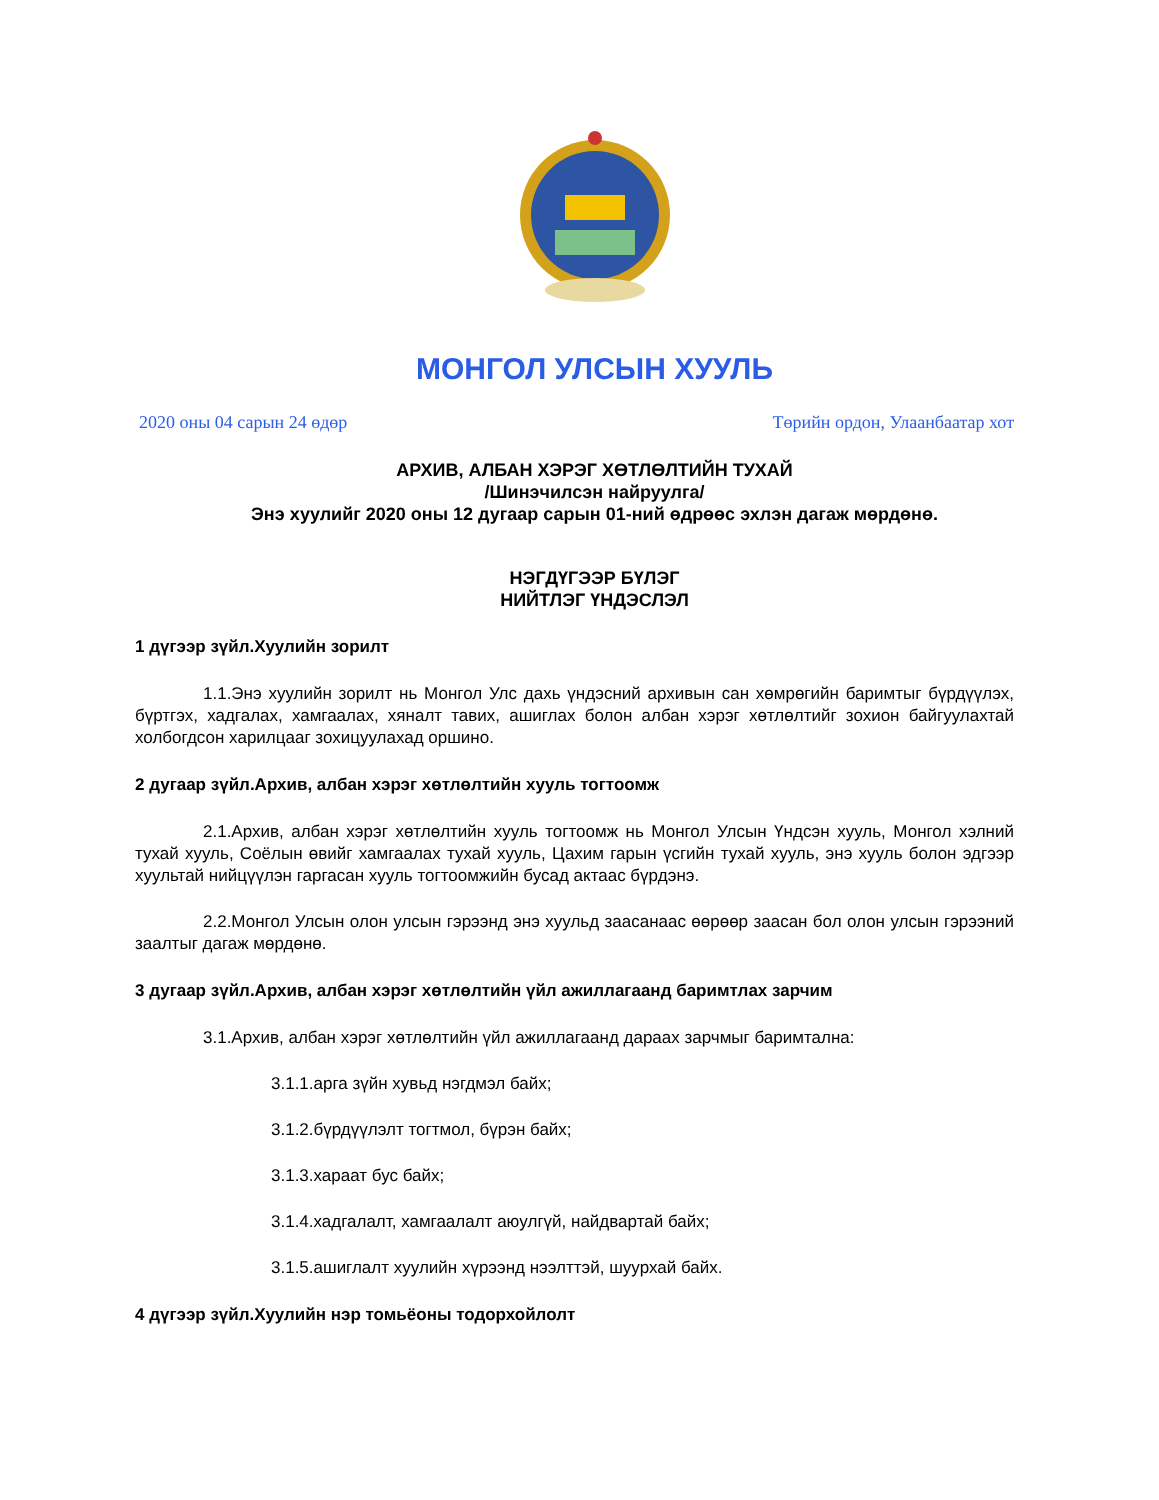МОНГОЛ УЛСЫН ХУУЛЬ
2020 оны 04 сарын 24 өдөр Төрийн ордон, Улаанбаатар хот
АРХИВ, АЛБАН ХЭРЭГ ХӨТЛӨЛТИЙН ТУХАЙ
/Шинэчилсэн найруулга/
Энэ хуулийг 2020 оны 12 дугаар сарын 01-ний өдрөөс эхлэн дагаж мөрдөнө.
НЭГДҮГЭЭР БҮЛЭГ
НИЙТЛЭГ ҮНДЭСЛЭЛ
1 дүгээр зүйл.Хуулийн зорилт
1.1.Энэ хуулийн зорилт нь Монгол Улс дахь үндэсний архивын сан хөмрөгийн баримтыг бүрдүүлэх, бүртгэх, хадгалах, хамгаалах, хяналт тавих, ашиглах болон албан хэрэг хөтлөлтийг зохион байгуулахтай холбогдсон харилцааг зохицуулахад оршино.
2 дугаар зүйл.Архив, албан хэрэг хөтлөлтийн хууль тогтоомж
2.1.Архив, албан хэрэг хөтлөлтийн хууль тогтоомж нь Монгол Улсын Үндсэн хууль, Монгол хэлний тухай хууль, Соёлын өвийг хамгаалах тухай хууль, Цахим гарын үсгийн тухай хууль, энэ хууль болон эдгээр хуультай нийцүүлэн гаргасан хууль тогтоомжийн бусад актаас бүрдэнэ.
2.2.Монгол Улсын олон улсын гэрээнд энэ хуульд заасанаас өөрөөр заасан бол олон улсын гэрээний заалтыг дагаж мөрдөнө.
3 дугаар зүйл.Архив, албан хэрэг хөтлөлтийн үйл ажиллагаанд баримтлах зарчим
3.1.Архив, албан хэрэг хөтлөлтийн үйл ажиллагаанд дараах зарчмыг баримтална:
3.1.1.арга зүйн хувьд нэгдмэл байх;
3.1.2.бүрдүүлэлт тогтмол, бүрэн байх;
3.1.3.хараат бус байх;
3.1.4.хадгалалт, хамгаалалт аюулгүй, найдвартай байх;
3.1.5.ашиглалт хуулийн хүрээнд нээлттэй, шуурхай байх.
4 дүгээр зүйл.Хуулийн нэр томьёоны тодорхойлолт